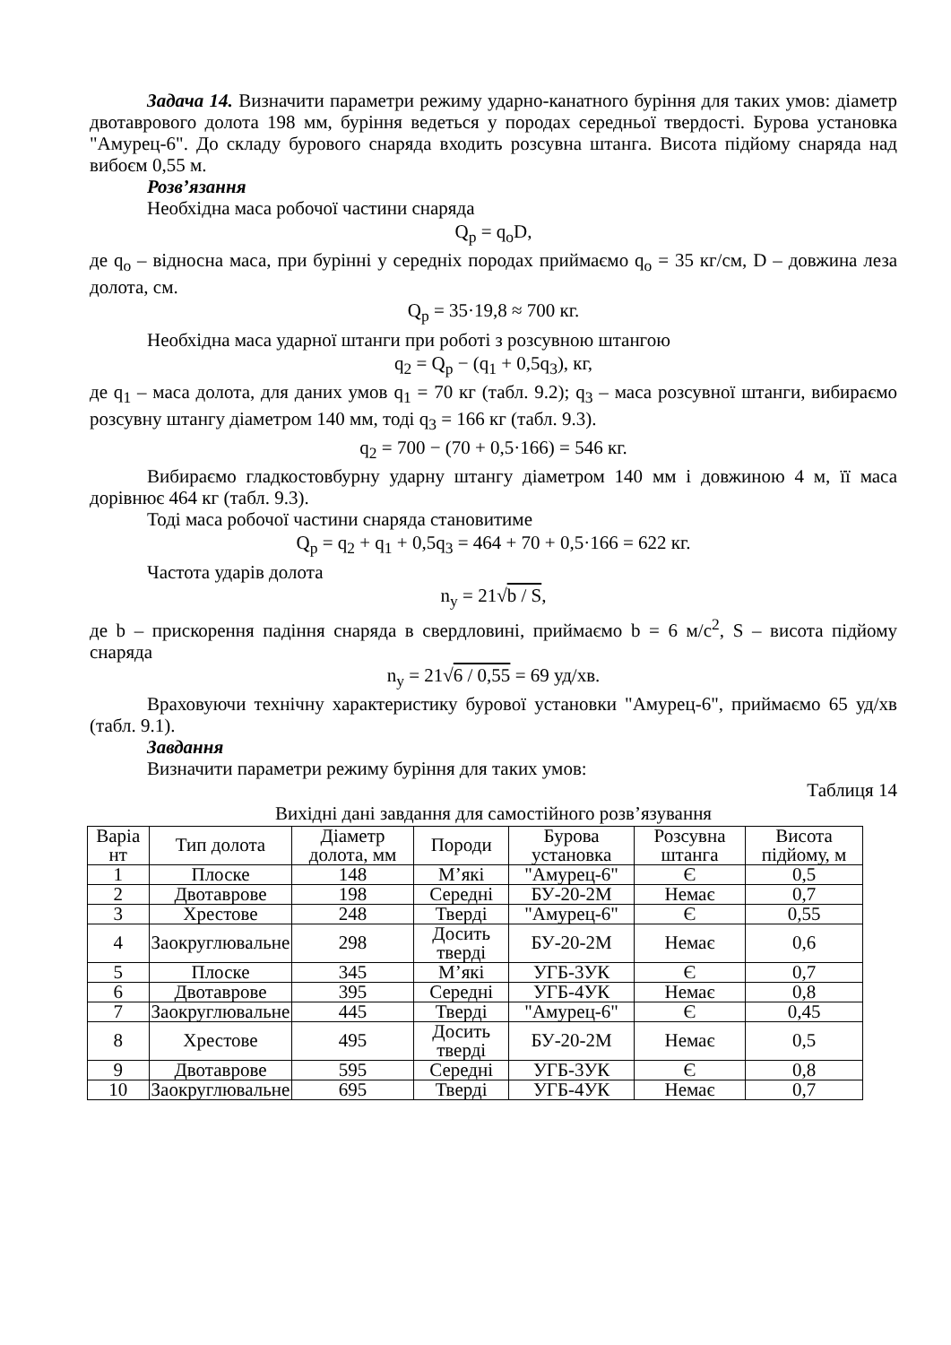Задача 14. Визначити параметри режиму ударно-канатного буріння для таких умов: діаметр двотаврового долота 198 мм, буріння ведеться у породах середньої твердості. Бурова установка "Амурец-6". До складу бурового снаряда входить розсувна штанга. Висота підйому снаряда над вибоєм 0,55 м.
Розв’язання
Необхідна маса робочої частини снаряда
Q<sub>p</sub> = q<sub>o</sub>D,
де q<sub>o</sub> – відносна маса, при бурінні у середніх породах приймаємо q<sub>o</sub> = 35 кг/см, D – довжина леза долота, см.
Q<sub>p</sub> = 35·19,8 ≈ 700 кг.
Необхідна маса ударної штанги при роботі з розсувною штангою
q<sub>2</sub> = Q<sub>p</sub> − (q<sub>1</sub> + 0,5q<sub>3</sub>), кг,
де q<sub>1</sub> – маса долота, для даних умов q<sub>1</sub> = 70 кг (табл. 9.2); q<sub>3</sub> – маса розсувної штанги, вибираємо розсувну штангу діаметром 140 мм, тоді q<sub>3</sub> = 166 кг (табл. 9.3).
q<sub>2</sub> = 700 − (70 + 0,5·166) = 546 кг.
Вибираємо гладкостовбурну ударну штангу діаметром 140 мм і довжиною 4 м, її маса дорівнює 464 кг (табл. 9.3).
Тоді маса робочої частини снаряда становитиме
Q<sub>p</sub> = q<sub>2</sub> + q<sub>1</sub> + 0,5q<sub>3</sub> = 464 + 70 + 0,5·166 = 622 кг.
Частота ударів долота
n<sub>y</sub> = 21√b / S,
де b – прискорення падіння снаряда в свердловині, приймаємо b = 6 м/с<sup>2</sup>, S – висота підйому снаряда
n<sub>y</sub> = 21√6 / 0,55 = 69 уд/хв.
Враховуючи технічну характеристику бурової установки "Амурец-6", приймаємо 65 уд/хв (табл. 9.1).
Завдання
Визначити параметри режиму буріння для таких умов:
Таблиця 14
Вихідні дані завдання для самостійного розв’язування
| Варіа нт | Тип долота | Діаметр долота, мм | Породи | Бурова установка | Розсувна штанга | Висота підйому, м |
| --- | --- | --- | --- | --- | --- | --- |
| 1 | Плоске | 148 | М’які | "Амурец-6" | Є | 0,5 |
| 2 | Двотаврове | 198 | Середні | БУ-20-2М | Немає | 0,7 |
| 3 | Хрестове | 248 | Тверді | "Амурец-6" | Є | 0,55 |
| 4 | Заокруглювальне | 298 | Досить тверді | БУ-20-2М | Немає | 0,6 |
| 5 | Плоске | 345 | М’які | УГБ-3УК | Є | 0,7 |
| 6 | Двотаврове | 395 | Середні | УГБ-4УК | Немає | 0,8 |
| 7 | Заокруглювальне | 445 | Тверді | "Амурец-6" | Є | 0,45 |
| 8 | Хрестове | 495 | Досить тверді | БУ-20-2М | Немає | 0,5 |
| 9 | Двотаврове | 595 | Середні | УГБ-3УК | Є | 0,8 |
| 10 | Заокруглювальне | 695 | Тверді | УГБ-4УК | Немає | 0,7 |